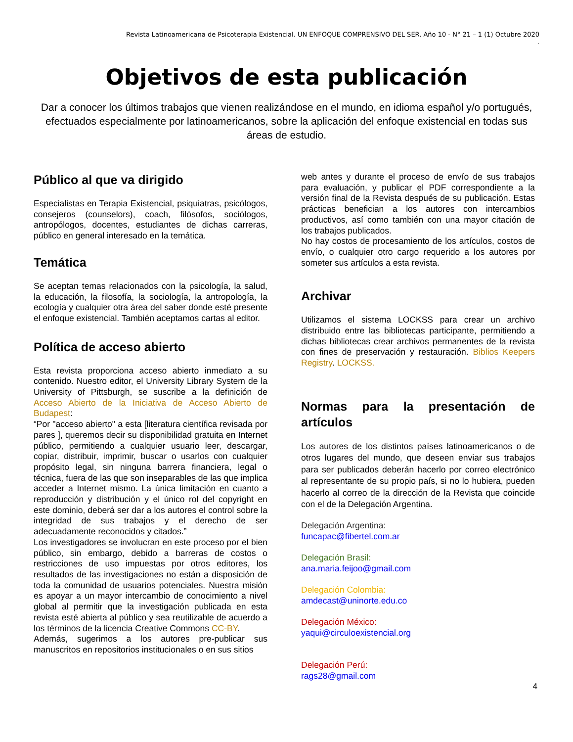Revista Latinoamericana de Psicoterapia Existencial. UN ENFOQUE COMPRENSIVO DEL SER. Año 10 - N° 21 – 1 (1) Octubre 2020
.
Objetivos de esta publicación
Dar a conocer los últimos trabajos que vienen realizándose en el mundo, en idioma español y/o portugués, efectuados especialmente por latinoamericanos, sobre la aplicación del enfoque existencial en todas sus áreas de estudio.
Público al que va dirigido
Especialistas en Terapia Existencial, psiquiatras, psicólogos, consejeros (counselors), coach, filósofos, sociólogos, antropólogos, docentes, estudiantes de dichas carreras, público en general interesado en la temática.
Temática
Se aceptan temas relacionados con la psicología, la salud, la educación, la filosofía, la sociología, la antropología, la ecología y cualquier otra área del saber donde esté presente el enfoque existencial. También aceptamos cartas al editor.
Política de acceso abierto
Esta revista proporciona acceso abierto inmediato a su contenido. Nuestro editor, el University Library System de la University of Pittsburgh, se suscribe a la definición de Acceso Abierto de la Iniciativa de Acceso Abierto de Budapest:
“Por "acceso abierto" a esta [literatura científica revisada por pares ], queremos decir su disponibilidad gratuita en Internet público, permitiendo a cualquier usuario leer, descargar, copiar, distribuir, imprimir, buscar o usarlos con cualquier propósito legal, sin ninguna barrera financiera, legal o técnica, fuera de las que son inseparables de las que implica acceder a Internet mismo. La única limitación en cuanto a reproducción y distribución y el único rol del copyright en este dominio, deberá ser dar a los autores el control sobre la integridad de sus trabajos y el derecho de ser adecuadamente reconocidos y citados.”
Los investigadores se involucran en este proceso por el bien público, sin embargo, debido a barreras de costos o restricciones de uso impuestas por otros editores, los resultados de las investigaciones no están a disposición de toda la comunidad de usuarios potenciales. Nuestra misión es apoyar a un mayor intercambio de conocimiento a nivel global al permitir que la investigación publicada en esta revista esté abierta al público y sea reutilizable de acuerdo a los términos de la licencia Creative Commons CC-BY.
Además, sugerimos a los autores pre-publicar sus manuscritos en repositorios institucionales o en sus sitios
web antes y durante el proceso de envío de sus trabajos para evaluación, y publicar el PDF correspondiente a la versión final de la Revista después de su publicación. Estas prácticas benefician a los autores con intercambios productivos, así como también con una mayor citación de los trabajos publicados.
No hay costos de procesamiento de los artículos, costos de envío, o cualquier otro cargo requerido a los autores por someter sus artículos a esta revista.
Archivar
Utilizamos el sistema LOCKSS para crear un archivo distribuido entre las bibliotecas participante, permitiendo a dichas bibliotecas crear archivos permanentes de la revista con fines de preservación y restauración. Biblios Keepers Registry. LOCKSS.
Normas para la presentación de artículos
Los autores de los distintos países latinoamericanos o de otros lugares del mundo, que deseen enviar sus trabajos para ser publicados deberán hacerlo por correo electrónico al representante de su propio país, si no lo hubiera, pueden hacerlo al correo de la dirección de la Revista que coincide con el de la Delegación Argentina.
Delegación Argentina:
funcapac@fibertel.com.ar
Delegación Brasil:
ana.maria.feijoo@gmail.com
Delegación Colombia:
amdecast@uninorte.edu.co
Delegación México:
yaqui@circuloexistencial.org
Delegación Perú:
rags28@gmail.com
4